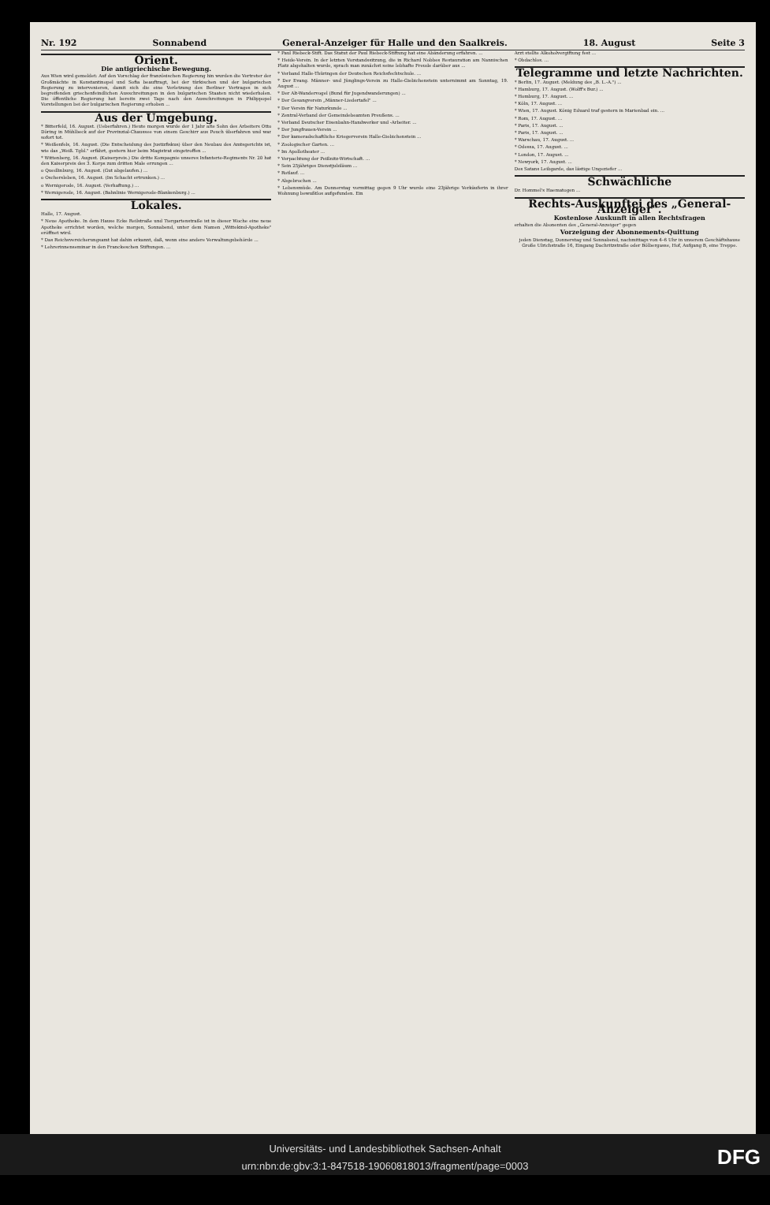Nr. 192 Sonnabend General-Anzeiger für Halle und den Saalkreis. 18. August Seite 3
Orient.
Die antigriechische Bewegung.
Aus Wien wird gemeldet: Auf den Vorschlag der französischen Regierung hin wurden die Vertreter der Großmächte in Konstantinopel und Sofia beauftragt, bei der türkischen und der bulgarischen Regierung zu intervenieren, damit sich die eine Verletzung des Berliner Vertrages in sich begreifenden griechenfeindlichen Ausschreitungen in den bulgarischen Staaten nicht wiederholen. Die öffentliche Regierung hat bereits zwei Tage nach den Ausschreitungen in Philippopel Vorstellungen bei der bulgarischen Regierung erhoben ...
Aus der Umgebung.
* Bitterfeld, 16. August. (Ueberfahren.) Heute morgen wurde der 1 Jahr alte Sohn des Arbeiters Otto Döring in Mühlbeck auf der Provinzial-Chaussee von einem Geschirr aus Pouch überfahren und war sofort tot.
* Weißenfels, 16. August. (Die Entscheidung des Justizfiskus) über den Neubau des Amtsgerichts ist, wie das „Weiß. Tgbl." erfährt, gestern hier beim Magistrat eingetroffen ...
* Wittenberg, 16. August. (Kaiserpreis.) Die dritte Kompagnie unseres Infanterie-Regiments Nr. 20 hat den Kaiserpreis des 3. Korps zum dritten Male errungen ...
o Quedlinburg, 16. August. (Gut abgelaufen.) ...
o Oschersleben, 16. August. (Im Schacht ertrunken.) ...
o Wernigerode, 16. August. (Verhaftung.) ...
* Wernigerode, 16. August. (Bahnlinie Wernigerode-Blankenburg.) ...
Lokales.
Halle, 17. August.
* Neue Apotheke. In dem Hause Ecke Reilstraße und Tiergartenstraße ist in dieser Woche eine neue Apotheke errichtet worden, welche morgen, Sonnabend, unter dem Namen „Wittekind-Apotheke" eröffnet wird.
* Das Reichsversicherungsamt hat dahin erkannt, daß, wenn eine andere Verwaltungsbehörde ...
* Lehrerinnenseminar in den Franckeschen Stiftungen. ...
* Paul Riebeck-Stift. Das Statut der Paul Riebeck-Stiftung hat eine Abänderung erfahren. ...
* Heide-Verein. In der letzten Vorstandssitzung, die in Richard Nobbes Restauration am Nannischen Platz abgehalten wurde, sprach man zunächst seine lebhafte Freude darüber aus ...
* Verband Halle-Thüringen der Deutschen Reichsfechtschule. ...
* Der Evang. Männer- und Jünglings-Verein zu Halle-Giebichenstein unternimmt am Sonntag, 19. August ...
* Der Alt-Wandervogel (Bund für Jugendwanderungen) ...
* Der Gesangverein „Männer-Liedertafel" ...
* Der Verein für Naturkunde ...
* Zentral-Verband der Gemeindebeamten Preußens. ...
* Verband Deutscher Eisenbahn-Handwerker und -Arbeiter. ...
* Der Jungfrauen-Verein ...
* Der kameradschaftliche Kriegerverein Halle-Giebichenstein ...
* Zoologischer Garten. ...
* Im Apollotheater ...
* Verpachtung der Peißnitz-Wirtschaft. ...
* Sein 25jähriges Dienstjubiläum ...
* Rotlauf. ...
* Abgebrochen ...
* Lebensmüde. Am Donnerstag vormittag gegen 9 Uhr wurde eine 23jährige Verkäuferin in ihrer Wohnung bewußtlos aufgefunden. Ein
Arzt stellte Alkoholvergiftung fest ...
* Obdachlos. ...
Telegramme und letzte Nachrichten.
* Berlin, 17. August. (Meldung des „B. L.-A.") ...
* Hamburg, 17. August. (Wolff's Bur.) ...
* Homburg, 17. August. ...
* Köln, 17. August. ...
* Wien, 17. August. König Eduard traf gestern in Marienbad ein. ...
* Rom, 17. August. ...
* Paris, 17. August. ...
* Paris, 17. August. ...
* Warschau, 17. August. ...
* Odessa, 17. August. ...
* London, 17. August. ...
* Newyork, 17. August. ...
Des Satans Leibgarde, das lästige Ungeziefer ...
Schwächliche
Dr. Hommel's Haematogen ...
Rechts-Auskunftei des „General-Anzeiger".
Kostenlose Auskunft in allen Rechtsfragen
erhalten die Abonenten des „General-Anzeiger" gegen
Vorzeigung der Abonnements-Quittung
jeden Dienstag, Donnerstag und Sonnabend, nachmittags von 4–6 Uhr in unserem Geschäftshause Große Ulrichstraße 16, Eingang Dachritzstraße oder Bölbergasse, Hof, Aufgang B, eine Treppe.
Universitäts- und Landesbibliothek Sachsen-Anhalt
urn:nbn:de:gbv:3:1-847518-19060818013/fragment/page=0003
DFG